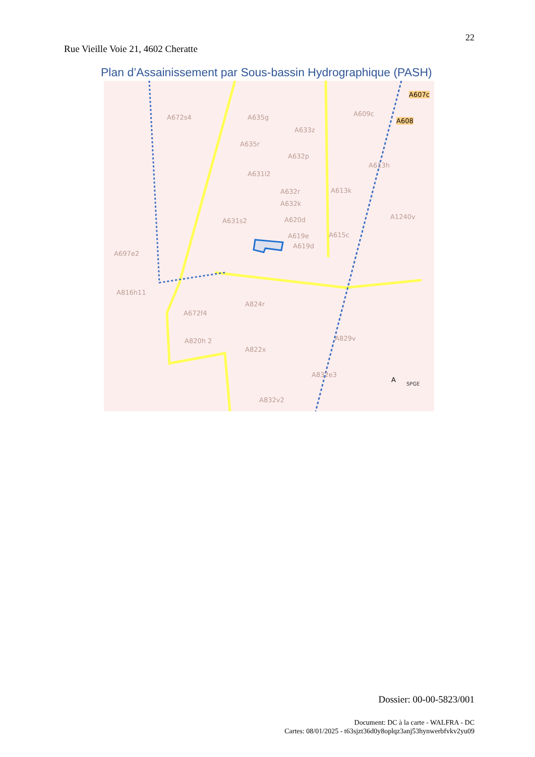22
Rue Vieille Voie 21, 4602 Cheratte
Plan d’Assainissement par Sous-bassin Hydrographique (PASH)
A672s4 A635g
A633z
A609c
A607c
A608
A635r
A632p
A631l2
A613h
A632r A613k
A632k
A631s2 A620d A1240v
A619e A615c
A619d
A697e2
A816h11
A824r
A672f4
A829v A820h 2
A822x
A832e3
A
SPGE
A832v2
Dossier: 00-00-5823/001
Document: DC à la carte - WALFRA - DC
Cartes: 08/01/2025 - t63sjzt36d0y8oplqz3anj53hynwerbfvkv2yu09